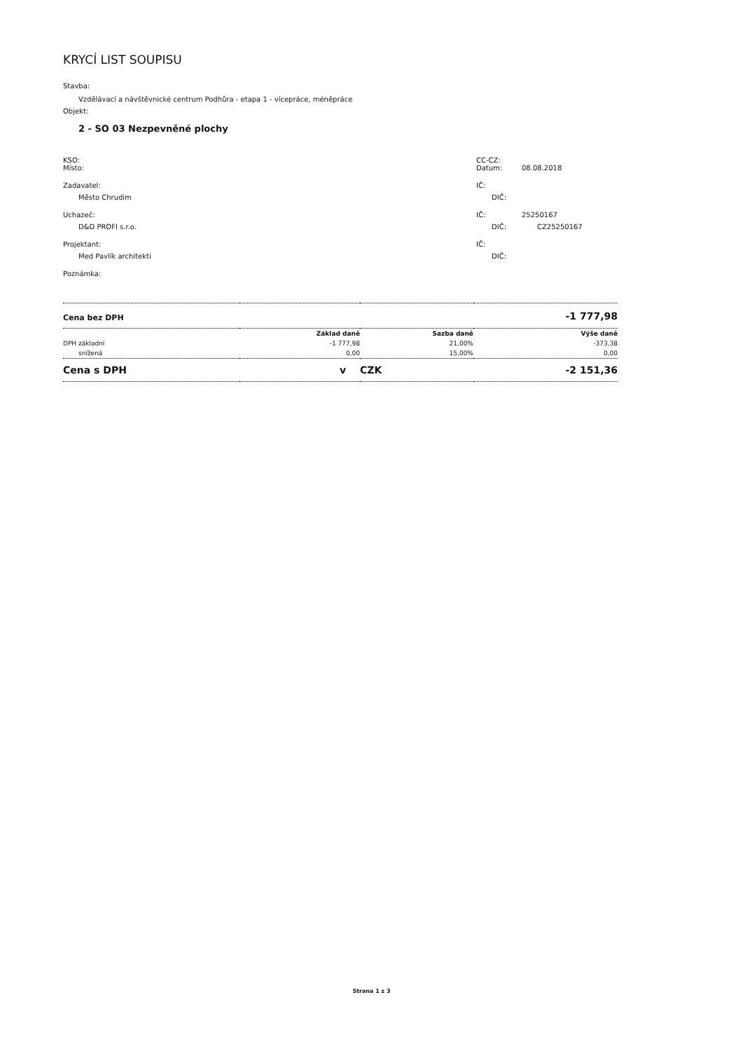KRYCÍ LIST SOUPISU
Stavba:
Vzdělávací a návštěvnické centrum Podhůra - etapa 1 - vícepráce, méněpráce
Objekt:
2 - SO 03 Nezpevněné plochy
KSO: CC-CZ:
Místo: Datum: 08.08.2018
Zadavatel: IČ:
Město Chrudim DIČ:
Uchazeč: IČ: 25250167
D&D PROFI s.r.o. DIČ: CZ25250167
Projektant: IČ:
Med Pavlík architekti DIČ:
Poznámka:
| Cena bez DPH | | | -1 777,98 |
| | Základ daně | Sazba daně | Výše daně |
| DPH základní | -1 777,98 | 21,00% | -373,38 |
| snížená | 0,00 | 15,00% | 0,00 |
| Cena s DPH | v | CZK | -2 151,36 |
Strana 1 z 3